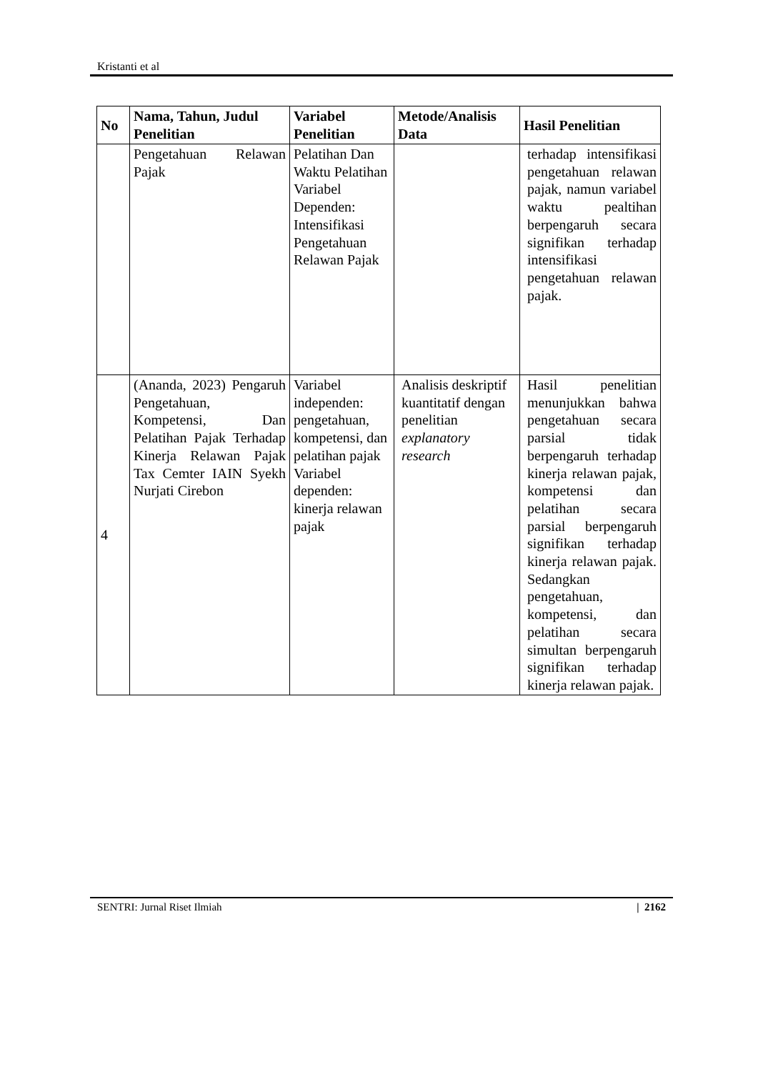Kristanti et al
| No | Nama, Tahun, Judul Penelitian | Variabel Penelitian | Metode/Analisis Data | Hasil Penelitian |
| --- | --- | --- | --- | --- |
| | Pengetahuan Relawan Pajak | Pelatihan Dan Waktu Pelatihan Variabel Dependen: Intensifikasi Pengetahuan Relawan Pajak | | terhadap intensifikasi pengetahuan relawan pajak, namun variabel waktu pealtihan berpengaruh secara signifikan terhadap intensifikasi pengetahuan relawan pajak. |
| 4 | (Ananda, 2023) Pengaruh Pengetahuan, Kompetensi, Dan Pelatihan Pajak Terhadap Kinerja Relawan Pajak Tax Cemter IAIN Syekh Nurjati Cirebon | Variabel independen: pengetahuan, kompetensi, dan pelatihan pajak Variabel dependen: kinerja relawan pajak | Analisis deskriptif kuantitatif dengan penelitian explanatory research | Hasil penelitian menunjukkan bahwa pengetahuan secara parsial tidak berpengaruh terhadap kinerja relawan pajak, kompetensi dan pelatihan secara parsial berpengaruh signifikan terhadap kinerja relawan pajak. Sedangkan pengetahuan, kompetensi, dan pelatihan secara simultan berpengaruh signifikan terhadap kinerja relawan pajak. |
SENTRI: Jurnal Riset Ilmiah | 2162